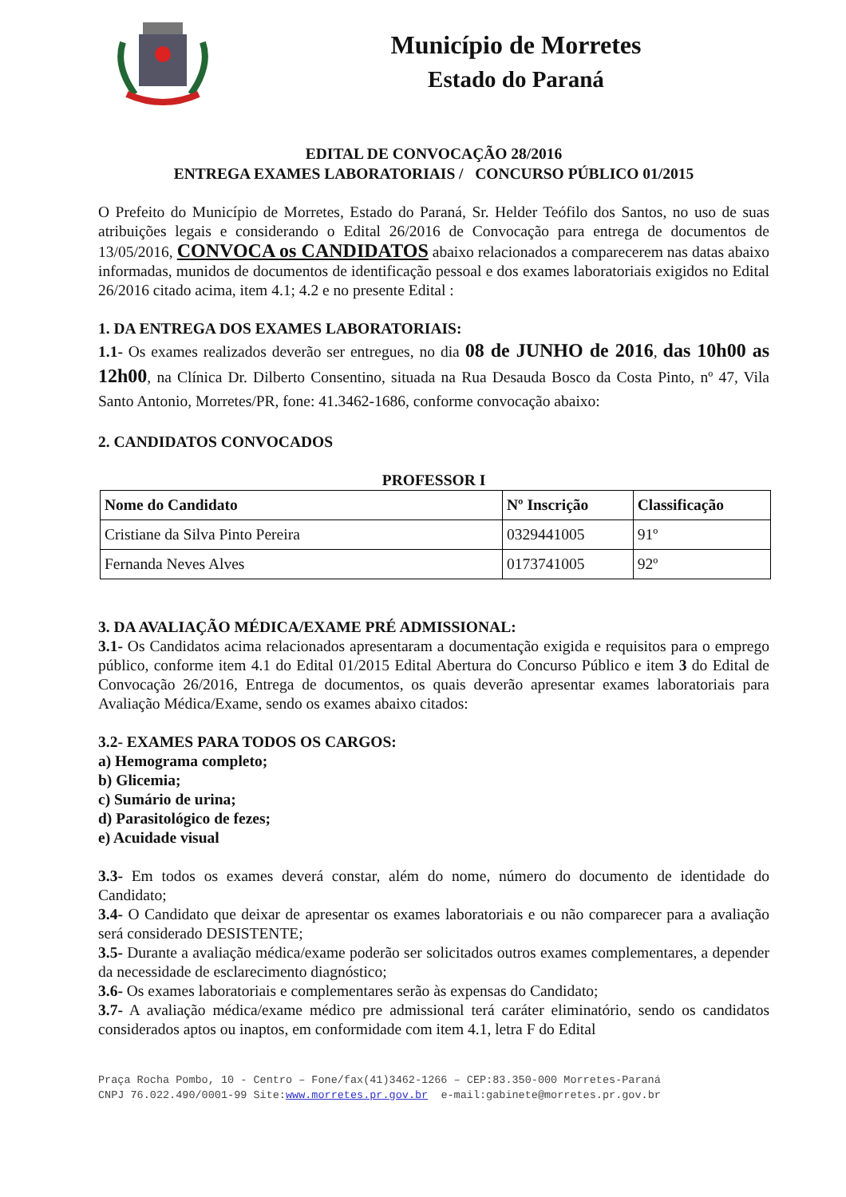Município de Morretes
Estado do Paraná
EDITAL DE CONVOCAÇÃO 28/2016
ENTREGA EXAMES LABORATORIAIS / CONCURSO PÚBLICO 01/2015
O Prefeito do Município de Morretes, Estado do Paraná, Sr. Helder Teófilo dos Santos, no uso de suas atribuições legais e considerando o Edital 26/2016 de Convocação para entrega de documentos de 13/05/2016, CONVOCA os CANDIDATOS abaixo relacionados a comparecerem nas datas abaixo informadas, munidos de documentos de identificação pessoal e dos exames laboratoriais exigidos no Edital 26/2016 citado acima, item 4.1; 4.2 e no presente Edital :
1. DA ENTREGA DOS EXAMES LABORATORIAIS:
1.1- Os exames realizados deverão ser entregues, no dia 08 de JUNHO de 2016, das 10h00 as 12h00, na Clínica Dr. Dilberto Consentino, situada na Rua Desauda Bosco da Costa Pinto, nº 47, Vila Santo Antonio, Morretes/PR, fone: 41.3462-1686, conforme convocação abaixo:
2. CANDIDATOS CONVOCADOS
PROFESSOR I
| Nome do Candidato | Nº Inscrição | Classificação |
| --- | --- | --- |
| Cristiane da Silva Pinto Pereira | 0329441005 | 91º |
| Fernanda Neves Alves | 0173741005 | 92º |
3. DA AVALIAÇÃO MÉDICA/EXAME PRÉ ADMISSIONAL:
3.1- Os Candidatos acima relacionados apresentaram a documentação exigida e requisitos para o emprego público, conforme item 4.1 do Edital 01/2015 Edital Abertura do Concurso Público e item 3 do Edital de Convocação 26/2016, Entrega de documentos, os quais deverão apresentar exames laboratoriais para Avaliação Médica/Exame, sendo os exames abaixo citados:
3.2- EXAMES PARA TODOS OS CARGOS:
a) Hemograma completo;
b) Glicemia;
c) Sumário de urina;
d) Parasitológico de fezes;
e) Acuidade visual
3.3- Em todos os exames deverá constar, além do nome, número do documento de identidade do Candidato;
3.4- O Candidato que deixar de apresentar os exames laboratoriais e ou não comparecer para a avaliação será considerado DESISTENTE;
3.5- Durante a avaliação médica/exame poderão ser solicitados outros exames complementares, a depender da necessidade de esclarecimento diagnóstico;
3.6- Os exames laboratoriais e complementares serão às expensas do Candidato;
3.7- A avaliação médica/exame médico pre admissional terá caráter eliminatório, sendo os candidatos considerados aptos ou inaptos, em conformidade com item 4.1, letra F do Edital
Praça Rocha Pombo, 10 - Centro – Fone/fax(41)3462-1266 – CEP:83.350-000 Morretes-Paraná
CNPJ 76.022.490/0001-99 Site:www.morretes.pr.gov.br e-mail:gabinete@morretes.pr.gov.br